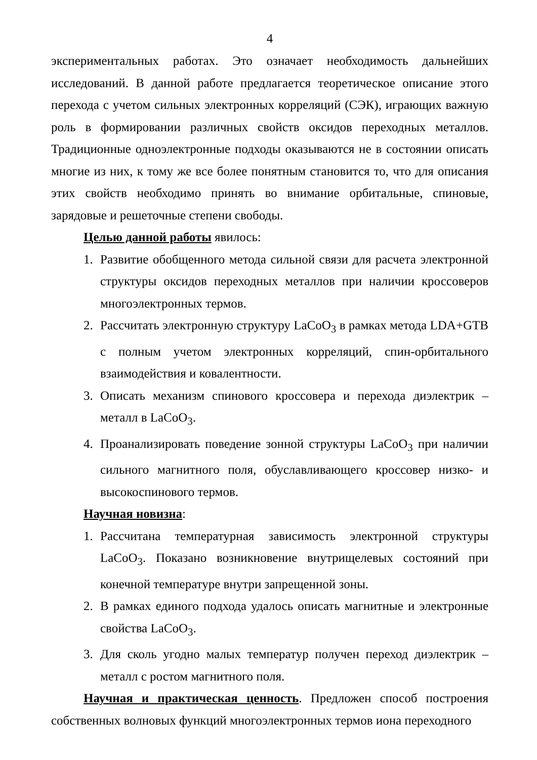4
экспериментальных работах. Это означает необходимость дальнейших исследований. В данной работе предлагается теоретическое описание этого перехода с учетом сильных электронных корреляций (СЭК), играющих важную роль в формировании различных свойств оксидов переходных металлов. Традиционные одноэлектронные подходы оказываются не в состоянии описать многие из них, к тому же все более понятным становится то, что для описания этих свойств необходимо принять во внимание орбитальные, спиновые, зарядовые и решеточные степени свободы.
Целью данной работы явилось:
1. Развитие обобщенного метода сильной связи для расчета электронной структуры оксидов переходных металлов при наличии кроссоверов многоэлектронных термов.
2. Рассчитать электронную структуру LaCoO<sub>3</sub> в рамках метода LDA+GTB с полным учетом электронных корреляций, спин-орбитального взаимодействия и ковалентности.
3. Описать механизм спинового кроссовера и перехода диэлектрик – металл в LaCoO<sub>3</sub>.
4. Проанализировать поведение зонной структуры LaCoO<sub>3</sub> при наличии сильного магнитного поля, обуславливающего кроссовер низко- и высокоспинового термов.
Научная новизна:
1. Рассчитана температурная зависимость электронной структуры LaCoO<sub>3</sub>. Показано возникновение внутрищелевых состояний при конечной температуре внутри запрещенной зоны.
2. В рамках единого подхода удалось описать магнитные и электронные свойства LaCoO<sub>3</sub>.
3. Для сколь угодно малых температур получен переход диэлектрик – металл с ростом магнитного поля.
Научная и практическая ценность. Предложен способ построения собственных волновых функций многоэлектронных термов иона переходного